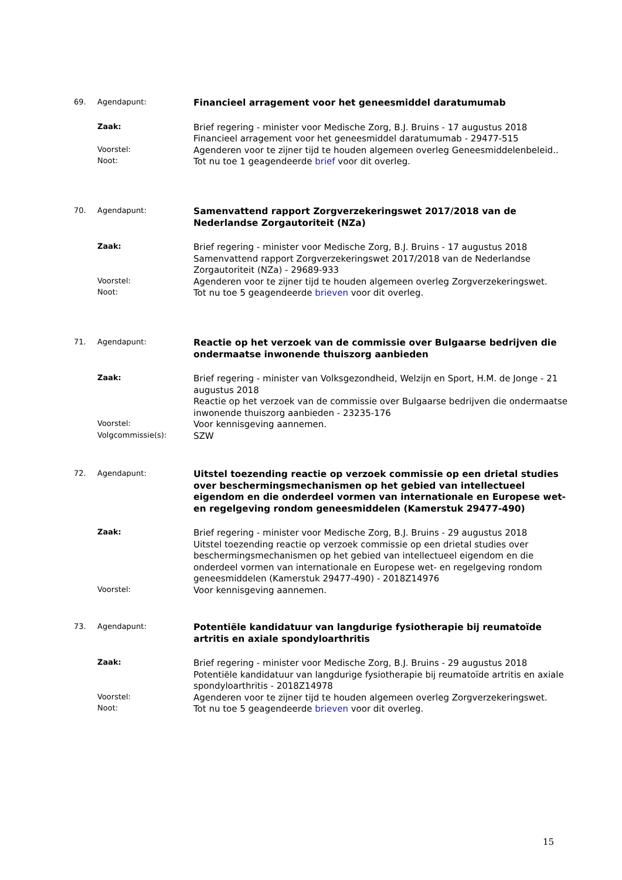69. Agendapunt:
Financieel arragement voor het geneesmiddel daratumumab
Zaak:
Brief regering - minister voor Medische Zorg, B.J. Bruins - 17 augustus 2018
Financieel arragement voor het geneesmiddel daratumumab - 29477-515
Voorstel:
Agenderen voor te zijner tijd te houden algemeen overleg Geneesmiddelenbeleid..
Noot:
Tot nu toe 1 geagendeerde brief voor dit overleg.
70. Agendapunt:
Samenvattend rapport Zorgverzekeringswet 2017/2018 van de Nederlandse Zorgautoriteit (NZa)
Zaak:
Brief regering - minister voor Medische Zorg, B.J. Bruins - 17 augustus 2018
Samenvattend rapport Zorgverzekeringswet 2017/2018 van de Nederlandse Zorgautoriteit (NZa) - 29689-933
Voorstel:
Agenderen voor te zijner tijd te houden algemeen overleg Zorgverzekeringswet.
Noot:
Tot nu toe 5 geagendeerde brieven voor dit overleg.
71. Agendapunt:
Reactie op het verzoek van de commissie over Bulgaarse bedrijven die ondermaatse inwonende thuiszorg aanbieden
Zaak:
Brief regering - minister van Volksgezondheid, Welzijn en Sport, H.M. de Jonge - 21 augustus 2018
Reactie op het verzoek van de commissie over Bulgaarse bedrijven die ondermaatse inwonende thuiszorg aanbieden - 23235-176
Voorstel:
Voor kennisgeving aannemen.
Volgcommissie(s):
SZW
72. Agendapunt:
Uitstel toezending reactie op verzoek commissie op een drietal studies over beschermingsmechanismen op het gebied van intellectueel eigendom en die onderdeel vormen van internationale en Europese wet- en regelgeving rondom geneesmiddelen (Kamerstuk 29477-490)
Zaak:
Brief regering - minister voor Medische Zorg, B.J. Bruins - 29 augustus 2018
Uitstel toezending reactie op verzoek commissie op een drietal studies over beschermingsmechanismen op het gebied van intellectueel eigendom en die onderdeel vormen van internationale en Europese wet- en regelgeving rondom geneesmiddelen (Kamerstuk 29477-490) - 2018Z14976
Voorstel:
Voor kennisgeving aannemen.
73. Agendapunt:
Potentiële kandidatuur van langdurige fysiotherapie bij reumatoïde artritis en axiale spondyloarthritis
Zaak:
Brief regering - minister voor Medische Zorg, B.J. Bruins - 29 augustus 2018
Potentiële kandidatuur van langdurige fysiotherapie bij reumatoïde artritis en axiale spondyloarthritis - 2018Z14978
Voorstel:
Agenderen voor te zijner tijd te houden algemeen overleg Zorgverzekeringswet.
Noot:
Tot nu toe 5 geagendeerde brieven voor dit overleg.
15